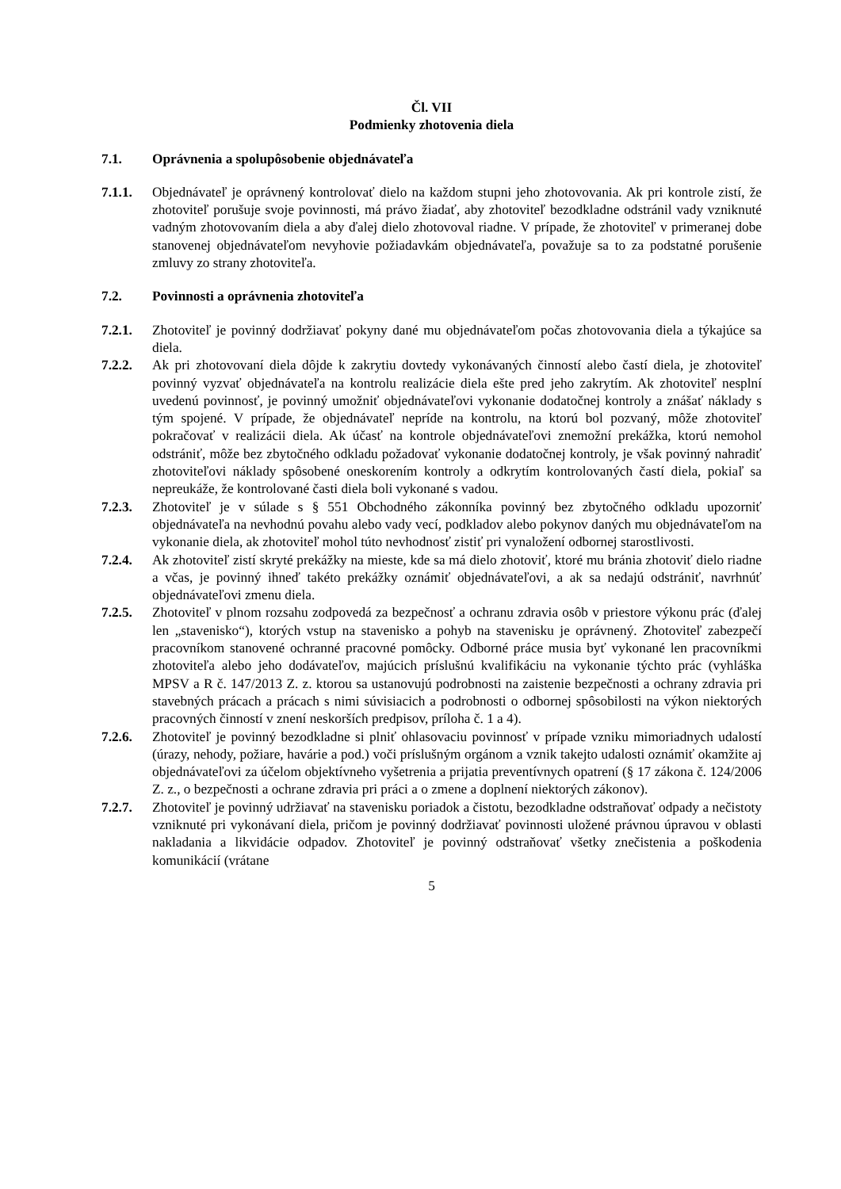Čl. VII
Podmienky zhotovenia diela
7.1. Oprávnenia a spolupôsobenie objednávateľa
7.1.1. Objednávateľ je oprávnený kontrolovať dielo na každom stupni jeho zhotovovania. Ak pri kontrole zistí, že zhotoviteľ porušuje svoje povinnosti, má právo žiadať, aby zhotoviteľ bezodkladne odstránil vady vzniknuté vadným zhotovovaním diela a aby ďalej dielo zhotovoval riadne. V prípade, že zhotoviteľ v primeranej dobe stanovenej objednávateľom nevyhovie požiadavkám objednávateľa, považuje sa to za podstatné porušenie zmluvy zo strany zhotoviteľa.
7.2. Povinnosti a oprávnenia zhotoviteľa
7.2.1. Zhotoviteľ je povinný dodržiavať pokyny dané mu objednávateľom počas zhotovovania diela a týkajúce sa diela.
7.2.2. Ak pri zhotovovaní diela dôjde k zakrytiu dovtedy vykonávaných činností alebo častí diela, je zhotoviteľ povinný vyzvať objednávateľa na kontrolu realizácie diela ešte pred jeho zakrytím. Ak zhotoviteľ nesplní uvedenú povinnosť, je povinný umožniť objednávateľovi vykonanie dodatočnej kontroly a znášať náklady s tým spojené. V prípade, že objednávateľ nepríde na kontrolu, na ktorú bol pozvaný, môže zhotoviteľ pokračovať v realizácii diela. Ak účasť na kontrole objednávateľovi znemožní prekážka, ktorú nemohol odstrániť, môže bez zbytočného odkladu požadovať vykonanie dodatočnej kontroly, je však povinný nahradiť zhotoviteľovi náklady spôsobené oneskorením kontroly a odkrytím kontrolovaných častí diela, pokiaľ sa nepreukáže, že kontrolované časti diela boli vykonané s vadou.
7.2.3. Zhotoviteľ je v súlade s § 551 Obchodného zákonníka povinný bez zbytočného odkladu upozorniť objednávateľa na nevhodnú povahu alebo vady vecí, podkladov alebo pokynov daných mu objednávateľom na vykonanie diela, ak zhotoviteľ mohol túto nevhodnosť zistiť pri vynaložení odbornej starostlivosti.
7.2.4. Ak zhotoviteľ zistí skryté prekážky na mieste, kde sa má dielo zhotoviť, ktoré mu bránia zhotoviť dielo riadne a včas, je povinný ihneď takéto prekážky oznámiť objednávateľovi, a ak sa nedajú odstrániť, navrhnúť objednávateľovi zmenu diela.
7.2.5. Zhotoviteľ v plnom rozsahu zodpovedá za bezpečnosť a ochranu zdravia osôb v priestore výkonu prác (ďalej len „stavenisko“), ktorých vstup na stavenisko a pohyb na stavenisku je oprávnený. Zhotoviteľ zabezpečí pracovníkom stanovené ochranné pracovné pomôcky. Odborné práce musia byť vykonané len pracovníkmi zhotoviteľa alebo jeho dodávateľov, majúcich príslušnú kvalifikáciu na vykonanie týchto prác (vyhláška MPSV a R č. 147/2013 Z. z. ktorou sa ustanovujú podrobnosti na zaistenie bezpečnosti a ochrany zdravia pri stavebných prácach a prácach s nimi súvisiacich a podrobnosti o odbornej spôsobilosti na výkon niektorých pracovných činností v znení neskorších predpisov, príloha č. 1 a 4).
7.2.6. Zhotoviteľ je povinný bezodkladne si plniť ohlasovaciu povinnosť v prípade vzniku mimoriadnych udalostí (úrazy, nehody, požiare, havárie a pod.) voči príslušným orgánom a vznik takejto udalosti oznámiť okamžite aj objednávateľovi za účelom objektívneho vyšetrenia a prijatia preventívnych opatrení (§ 17 zákona č. 124/2006 Z. z., o bezpečnosti a ochrane zdravia pri práci a o zmene a doplnení niektorých zákonov).
7.2.7. Zhotoviteľ je povinný udržiavať na stavenisku poriadok a čistotu, bezodkladne odstraňovať odpady a nečistoty vzniknuté pri vykonávaní diela, pričom je povinný dodržiavať povinnosti uložené právnou úpravou v oblasti nakladania a likvidácie odpadov. Zhotoviteľ je povinný odstraňovať všetky znečistenia a poškodenia komunikácií (vrátane
5